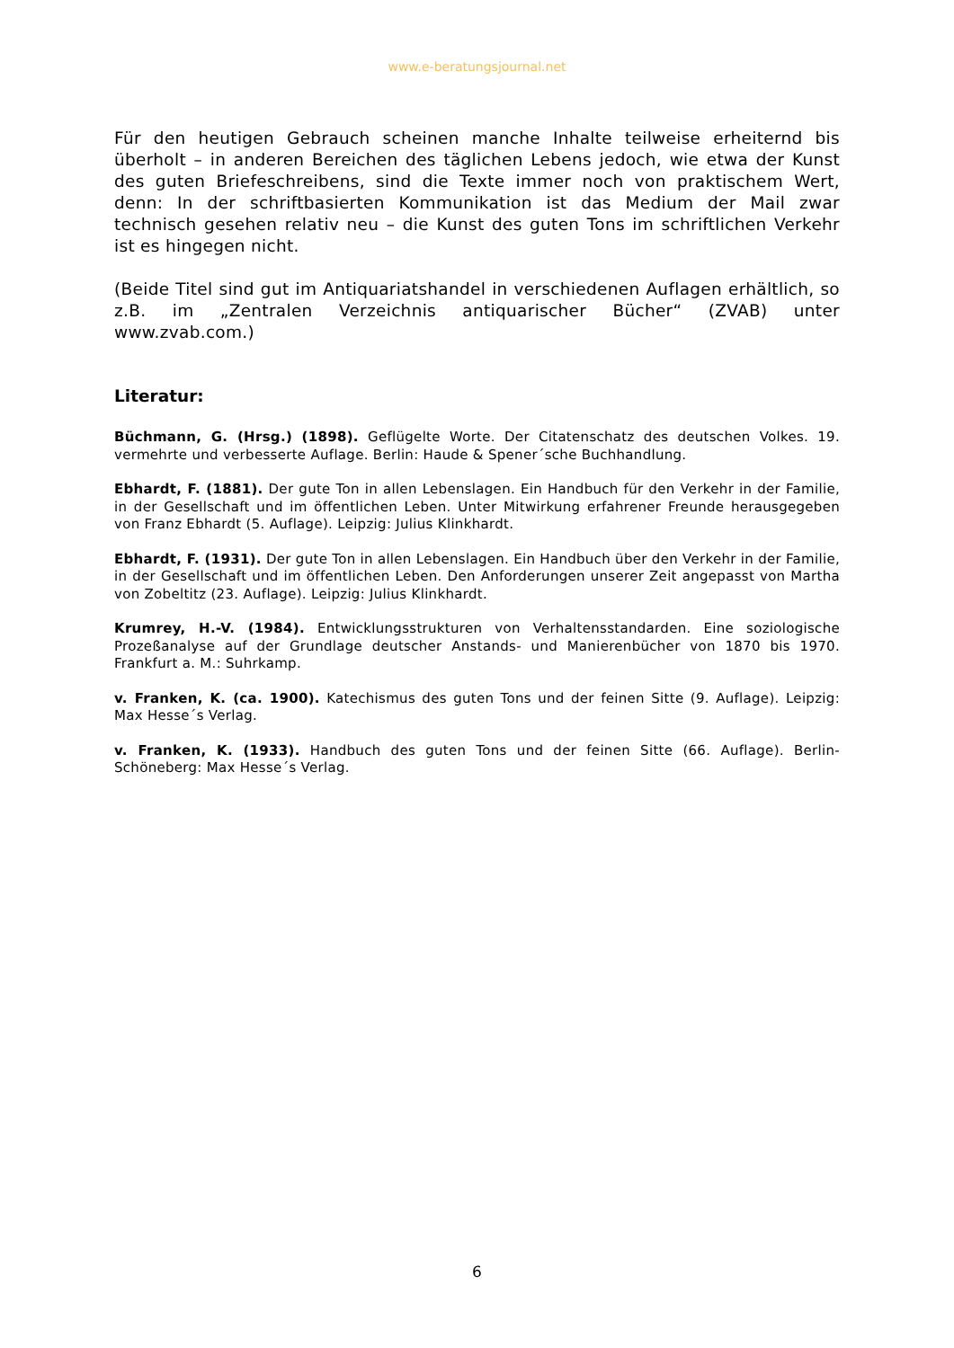www.e-beratungsjournal.net
Für den heutigen Gebrauch scheinen manche Inhalte teilweise erheiternd bis überholt – in anderen Bereichen des täglichen Lebens jedoch, wie etwa der Kunst des guten Briefeschreibens, sind die Texte immer noch von praktischem Wert, denn: In der schriftbasierten Kommunikation ist das Medium der Mail zwar technisch gesehen relativ neu – die Kunst des guten Tons im schriftlichen Verkehr ist es hingegen nicht.
(Beide Titel sind gut im Antiquariatshandel in verschiedenen Auflagen erhältlich, so z.B. im „Zentralen Verzeichnis antiquarischer Bücher“ (ZVAB) unter www.zvab.com.)
Literatur:
Büchmann, G. (Hrsg.) (1898). Geflügelte Worte. Der Citatenschatz des deutschen Volkes. 19. vermehrte und verbesserte Auflage. Berlin: Haude & Spener´sche Buchhandlung.
Ebhardt, F. (1881). Der gute Ton in allen Lebenslagen. Ein Handbuch für den Verkehr in der Familie, in der Gesellschaft und im öffentlichen Leben. Unter Mitwirkung erfahrener Freunde herausgegeben von Franz Ebhardt (5. Auflage). Leipzig: Julius Klinkhardt.
Ebhardt, F. (1931). Der gute Ton in allen Lebenslagen. Ein Handbuch über den Verkehr in der Familie, in der Gesellschaft und im öffentlichen Leben. Den Anforderungen unserer Zeit angepasst von Martha von Zobeltitz (23. Auflage). Leipzig: Julius Klinkhardt.
Krumrey, H.-V. (1984). Entwicklungsstrukturen von Verhaltensstandarden. Eine soziologische Prozeßanalyse auf der Grundlage deutscher Anstands- und Manierenbücher von 1870 bis 1970. Frankfurt a. M.: Suhrkamp.
v. Franken, K. (ca. 1900). Katechismus des guten Tons und der feinen Sitte (9. Auflage). Leipzig: Max Hesse´s Verlag.
v. Franken, K. (1933). Handbuch des guten Tons und der feinen Sitte (66. Auflage). Berlin-Schöneberg: Max Hesse´s Verlag.
6